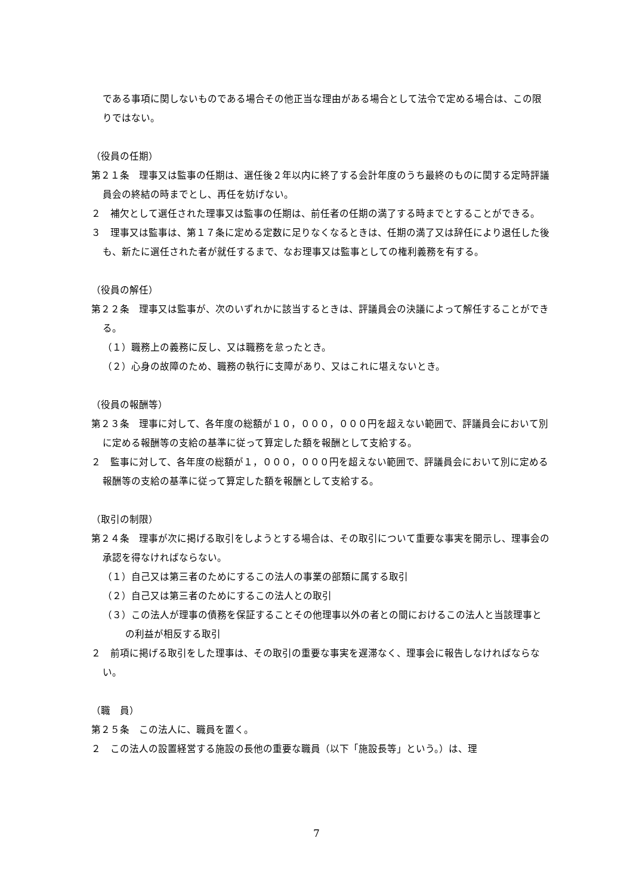である事項に関しないものである場合その他正当な理由がある場合として法令で定める場合は、この限りではない。
（役員の任期）
第２１条　理事又は監事の任期は、選任後２年以内に終了する会計年度のうち最終のものに関する定時評議員会の終結の時までとし、再任を妨げない。
２　補欠として選任された理事又は監事の任期は、前任者の任期の満了する時までとすることができる。
３　理事又は監事は、第１７条に定める定数に足りなくなるときは、任期の満了又は辞任により退任した後も、新たに選任された者が就任するまで、なお理事又は監事としての権利義務を有する。
（役員の解任）
第２２条　理事又は監事が、次のいずれかに該当するときは、評議員会の決議によって解任することができる。
（１）職務上の義務に反し、又は職務を怠ったとき。
（２）心身の故障のため、職務の執行に支障があり、又はこれに堪えないとき。
（役員の報酬等）
第２３条　理事に対して、各年度の総額が１０，０００，０００円を超えない範囲で、評議員会において別に定める報酬等の支給の基準に従って算定した額を報酬として支給する。
２　監事に対して、各年度の総額が１，０００，０００円を超えない範囲で、評議員会において別に定める報酬等の支給の基準に従って算定した額を報酬として支給する。
（取引の制限）
第２４条　理事が次に掲げる取引をしようとする場合は、その取引について重要な事実を開示し、理事会の承認を得なければならない。
（１）自己又は第三者のためにするこの法人の事業の部類に属する取引
（２）自己又は第三者のためにするこの法人との取引
（３）この法人が理事の債務を保証することその他理事以外の者との間におけるこの法人と当該理事との利益が相反する取引
２　前項に掲げる取引をした理事は、その取引の重要な事実を遅滞なく、理事会に報告しなければならない。
（職　員）
第２５条　この法人に、職員を置く。
２　この法人の設置経営する施設の長他の重要な職員（以下「施設長等」という。）は、理
7